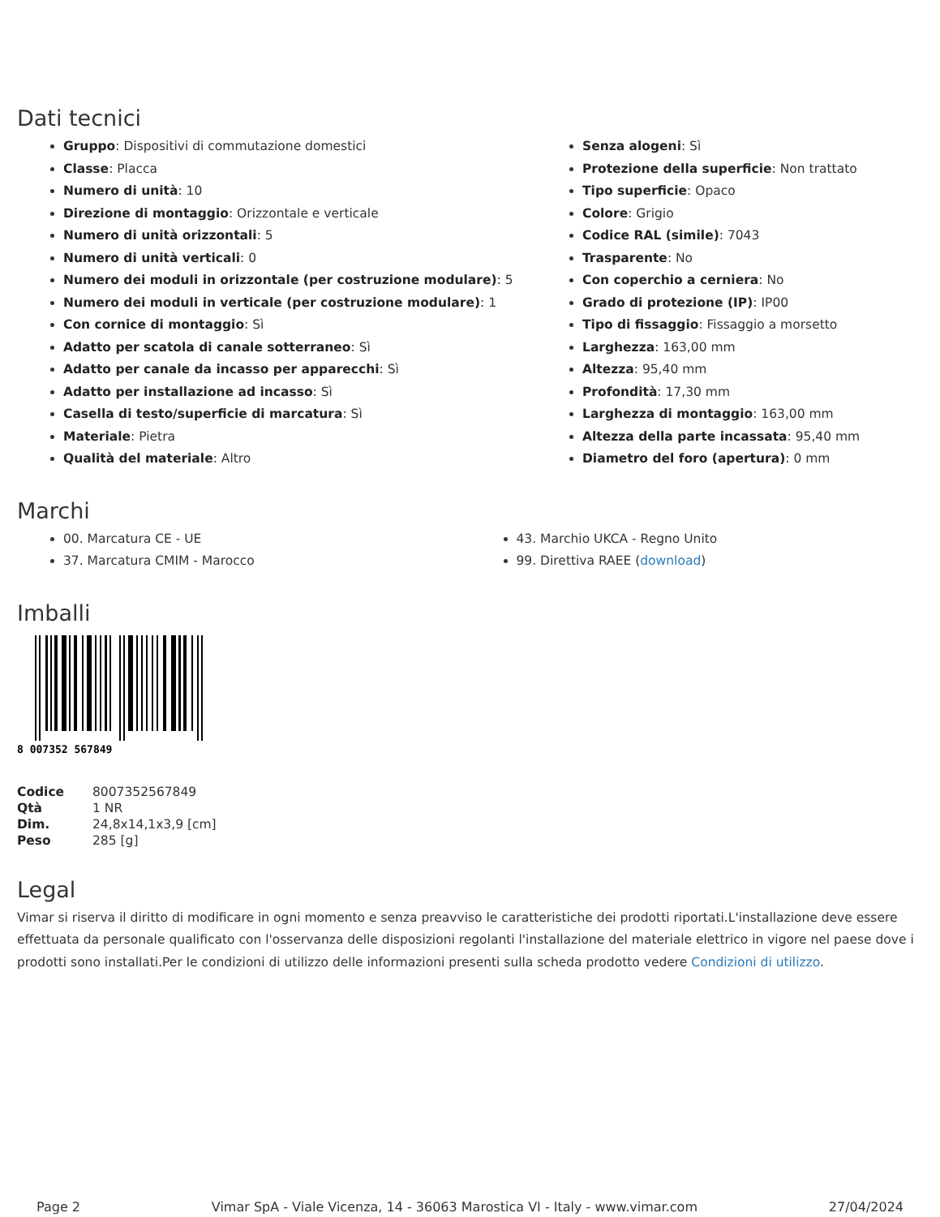Dati tecnici
Gruppo: Dispositivi di commutazione domestici
Classe: Placca
Numero di unità: 10
Direzione di montaggio: Orizzontale e verticale
Numero di unità orizzontali: 5
Numero di unità verticali: 0
Numero dei moduli in orizzontale (per costruzione modulare): 5
Numero dei moduli in verticale (per costruzione modulare): 1
Con cornice di montaggio: Sì
Adatto per scatola di canale sotterraneo: Sì
Adatto per canale da incasso per apparecchi: Sì
Adatto per installazione ad incasso: Sì
Casella di testo/superficie di marcatura: Sì
Materiale: Pietra
Qualità del materiale: Altro
Senza alogeni: Sì
Protezione della superficie: Non trattato
Tipo superficie: Opaco
Colore: Grigio
Codice RAL (simile): 7043
Trasparente: No
Con coperchio a cerniera: No
Grado di protezione (IP): IP00
Tipo di fissaggio: Fissaggio a morsetto
Larghezza: 163,00 mm
Altezza: 95,40 mm
Profondità: 17,30 mm
Larghezza di montaggio: 163,00 mm
Altezza della parte incassata: 95,40 mm
Diametro del foro (apertura): 0 mm
Marchi
00. Marcatura CE - UE
37. Marcatura CMIM - Marocco
43. Marchio UKCA - Regno Unito
99. Direttiva RAEE (download)
Imballi
8 007352 567849
| Codice | 8007352567849 |
| Qtà | 1 NR |
| Dim. | 24,8x14,1x3,9 [cm] |
| Peso | 285 [g] |
Legal
Vimar si riserva il diritto di modificare in ogni momento e senza preavviso le caratteristiche dei prodotti riportati.L'installazione deve essere effettuata da personale qualificato con l'osservanza delle disposizioni regolanti l'installazione del materiale elettrico in vigore nel paese dove i prodotti sono installati.Per le condizioni di utilizzo delle informazioni presenti sulla scheda prodotto vedere Condizioni di utilizzo.
Page 2 Vimar SpA - Viale Vicenza, 14 - 36063 Marostica VI - Italy - www.vimar.com 27/04/2024